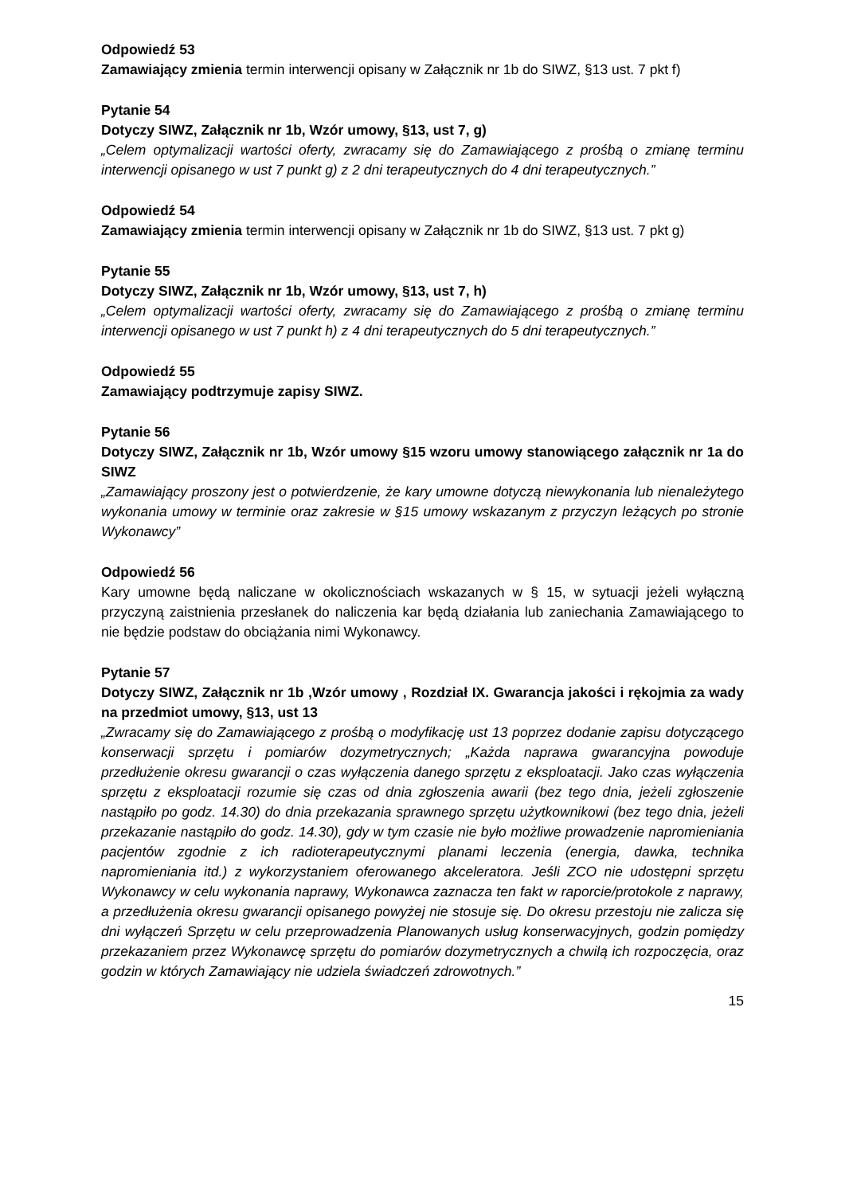Odpowiedź 53
Zamawiający zmienia termin interwencji opisany w Załącznik nr 1b do SIWZ, §13 ust. 7 pkt f)
Pytanie 54
Dotyczy SIWZ, Załącznik nr 1b, Wzór umowy, §13, ust 7, g)
„Celem optymalizacji wartości oferty, zwracamy się do Zamawiającego z prośbą o zmianę terminu interwencji opisanego w ust 7 punkt g) z 2 dni terapeutycznych do 4 dni terapeutycznych.”
Odpowiedź 54
Zamawiający zmienia termin interwencji opisany w Załącznik nr 1b do SIWZ, §13 ust. 7 pkt g)
Pytanie 55
Dotyczy SIWZ, Załącznik nr 1b, Wzór umowy, §13, ust 7, h)
„Celem optymalizacji wartości oferty, zwracamy się do Zamawiającego z prośbą o zmianę terminu interwencji opisanego w ust 7 punkt h) z 4 dni terapeutycznych do 5 dni terapeutycznych.”
Odpowiedź 55
Zamawiający podtrzymuje zapisy SIWZ.
Pytanie 56
Dotyczy SIWZ, Załącznik nr 1b, Wzór umowy §15 wzoru umowy stanowiącego załącznik nr 1a do SIWZ
„Zamawiający proszony jest o potwierdzenie, że kary umowne dotyczą niewykonania lub nienależytego wykonania umowy w terminie oraz zakresie w §15 umowy wskazanym z przyczyn leżących po stronie Wykonawcy”
Odpowiedź 56
Kary umowne będą naliczane w okolicznościach wskazanych w § 15, w sytuacji jeżeli wyłączną przyczyną zaistnienia przesłanek do naliczenia kar będą działania lub zaniechania Zamawiającego to nie będzie podstaw do obciążania nimi Wykonawcy.
Pytanie 57
Dotyczy SIWZ, Załącznik nr 1b ,Wzór umowy , Rozdział IX. Gwarancja jakości i rękojmia za wady na przedmiot umowy, §13, ust 13
„Zwracamy się do Zamawiającego z prośbą o modyfikację ust 13 poprzez dodanie zapisu dotyczącego konserwacji sprzętu i pomiarów dozymetrycznych; „Każda naprawa gwarancyjna powoduje przedłużenie okresu gwarancji o czas wyłączenia danego sprzętu z eksploatacji. Jako czas wyłączenia sprzętu z eksploatacji rozumie się czas od dnia zgłoszenia awarii (bez tego dnia, jeżeli zgłoszenie nastąpiło po godz. 14.30) do dnia przekazania sprawnego sprzętu użytkownikowi (bez tego dnia, jeżeli przekazanie nastąpiło do godz. 14.30), gdy w tym czasie nie było możliwe prowadzenie napromieniania pacjentów zgodnie z ich radioterapeutycznymi planami leczenia (energia, dawka, technika napromieniania itd.) z wykorzystaniem oferowanego akceleratora. Jeśli ZCO nie udostępni sprzętu Wykonawcy w celu wykonania naprawy, Wykonawca zaznacza ten fakt w raporcie/protokole z naprawy, a przedłużenia okresu gwarancji opisanego powyżej nie stosuje się. Do okresu przestoju nie zalicza się dni wyłączeń Sprzętu w celu przeprowadzenia Planowanych usług konserwacyjnych, godzin pomiędzy przekazaniem przez Wykonawcę sprzętu do pomiarów dozymetrycznych a chwilą ich rozpoczęcia, oraz godzin w których Zamawiający nie udziela świadczeń zdrowotnych.”
15